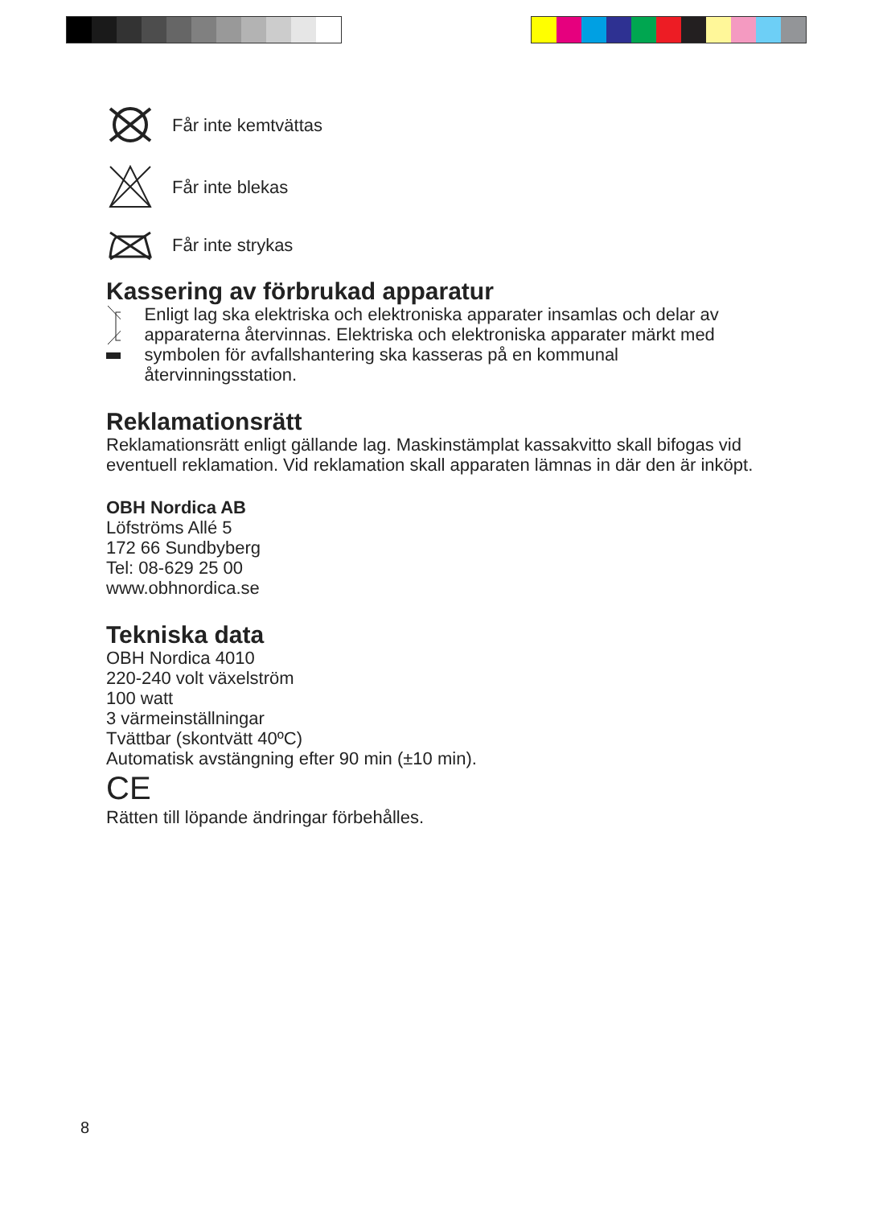Får inte kemtvättas
Får inte blekas
Får inte strykas
Kassering av förbrukad apparatur
Enligt lag ska elektriska och elektroniska apparater insamlas och delar av apparaterna återvinnas. Elektriska och elektroniska apparater märkt med symbolen för avfallshantering ska kasseras på en kommunal återvinningsstation.
Reklamationsrätt
Reklamationsrätt enligt gällande lag. Maskinstämplat kassakvitto skall bifogas vid eventuell reklamation. Vid reklamation skall apparaten lämnas in där den är inköpt.
OBH Nordica AB
Löfströms Allé 5
172 66 Sundbyberg
Tel: 08-629 25 00
www.obhnordica.se
Tekniska data
OBH Nordica 4010
220-240 volt växelström
100 watt
3 värmeinställningar
Tvättbar (skontvätt 40ºC)
Automatisk avstängning efter 90 min (±10 min).
CE
Rätten till löpande ändringar förbehålles.
8